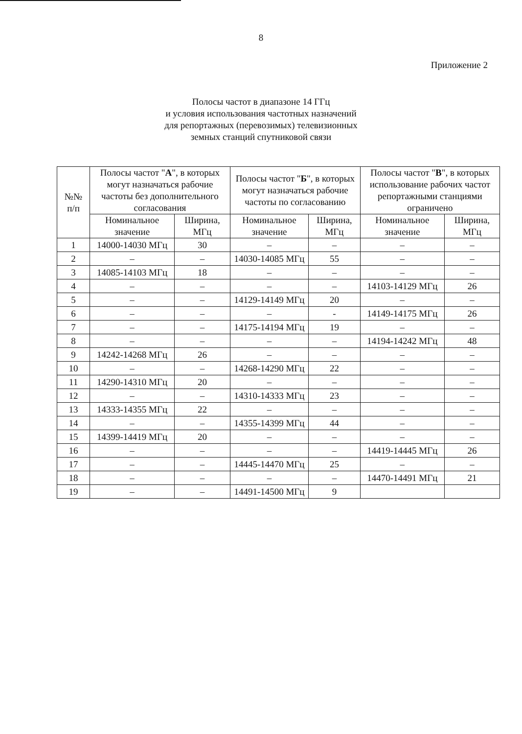8
Приложение 2
Полосы частот в диапазоне 14 ГГц
и условия использования частотных назначений
для репортажных (перевозимых) телевизионных
земных станций спутниковой связи
| №№ п/п | Полосы частот " А ", в которых могут назначаться рабочие частоты без дополнительного согласования | | Полосы частот " Б ", в которых могут назначаться рабочие частоты по согласованию | | Полосы частот " В ", в которых использование рабочих частот репортажными станциями ограничено | |
| --- | --- | --- | --- | --- | --- | --- |
| | Номинальное значение | Ширина, МГц | Номинальное значение | Ширина, МГц | Номинальное значение | Ширина, МГц |
| 1 | 14000-14030 МГц | 30 | – | – | – | – |
| 2 | – | – | 14030-14085 МГц | 55 | – | – |
| 3 | 14085-14103 МГц | 18 | – | – | – | – |
| 4 | – | – | – | – | 14103-14129 МГц | 26 |
| 5 | – | – | 14129-14149 МГц | 20 | – | – |
| 6 | – | – | – | - | 14149-14175 МГц | 26 |
| 7 | – | – | 14175-14194 МГц | 19 | – | – |
| 8 | – | – | – | – | 14194-14242 МГц | 48 |
| 9 | 14242-14268 МГц | 26 | – | – | – | – |
| 10 | – | – | 14268-14290 МГц | 22 | – | – |
| 11 | 14290-14310 МГц | 20 | – | – | – | – |
| 12 | – | – | 14310-14333 МГц | 23 | – | – |
| 13 | 14333-14355 МГц | 22 | – | – | – | – |
| 14 | – | – | 14355-14399 МГц | 44 | – | – |
| 15 | 14399-14419 МГц | 20 | – | – | – | – |
| 16 | – | – | – | – | 14419-14445 МГц | 26 |
| 17 | – | – | 14445-14470 МГц | 25 | – | – |
| 18 | – | – | – | – | 14470-14491 МГц | 21 |
| 19 | – | – | 14491-14500 МГц | 9 | | |